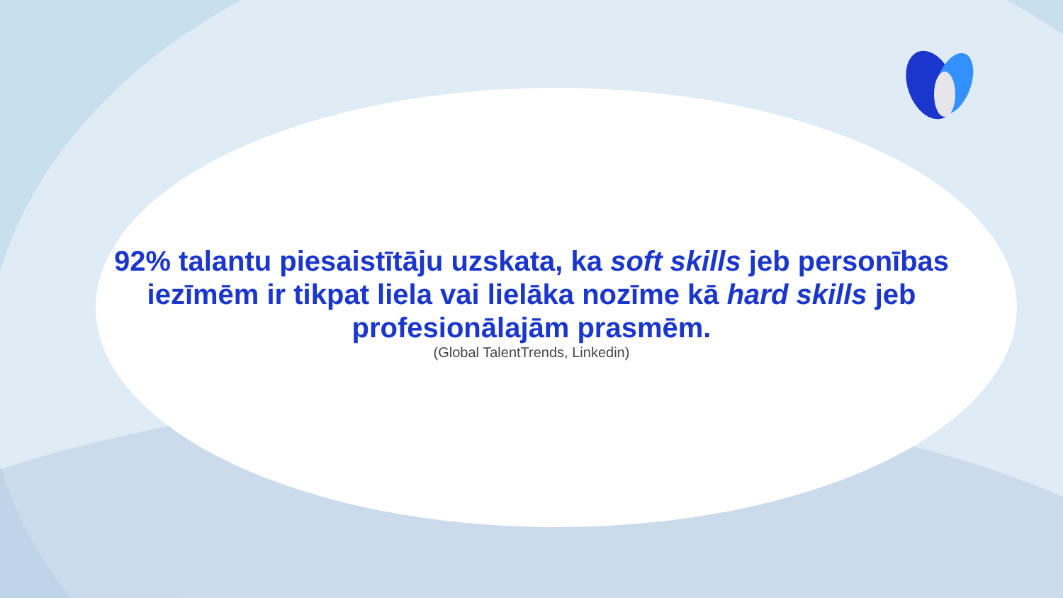92% talantu piesaistītāju uzskata, ka soft skills jeb personības iezīmēm ir tikpat liela vai lielāka nozīme kā hard skills jeb profesionālajām prasmēm.
(Global TalentTrends, Linkedin)